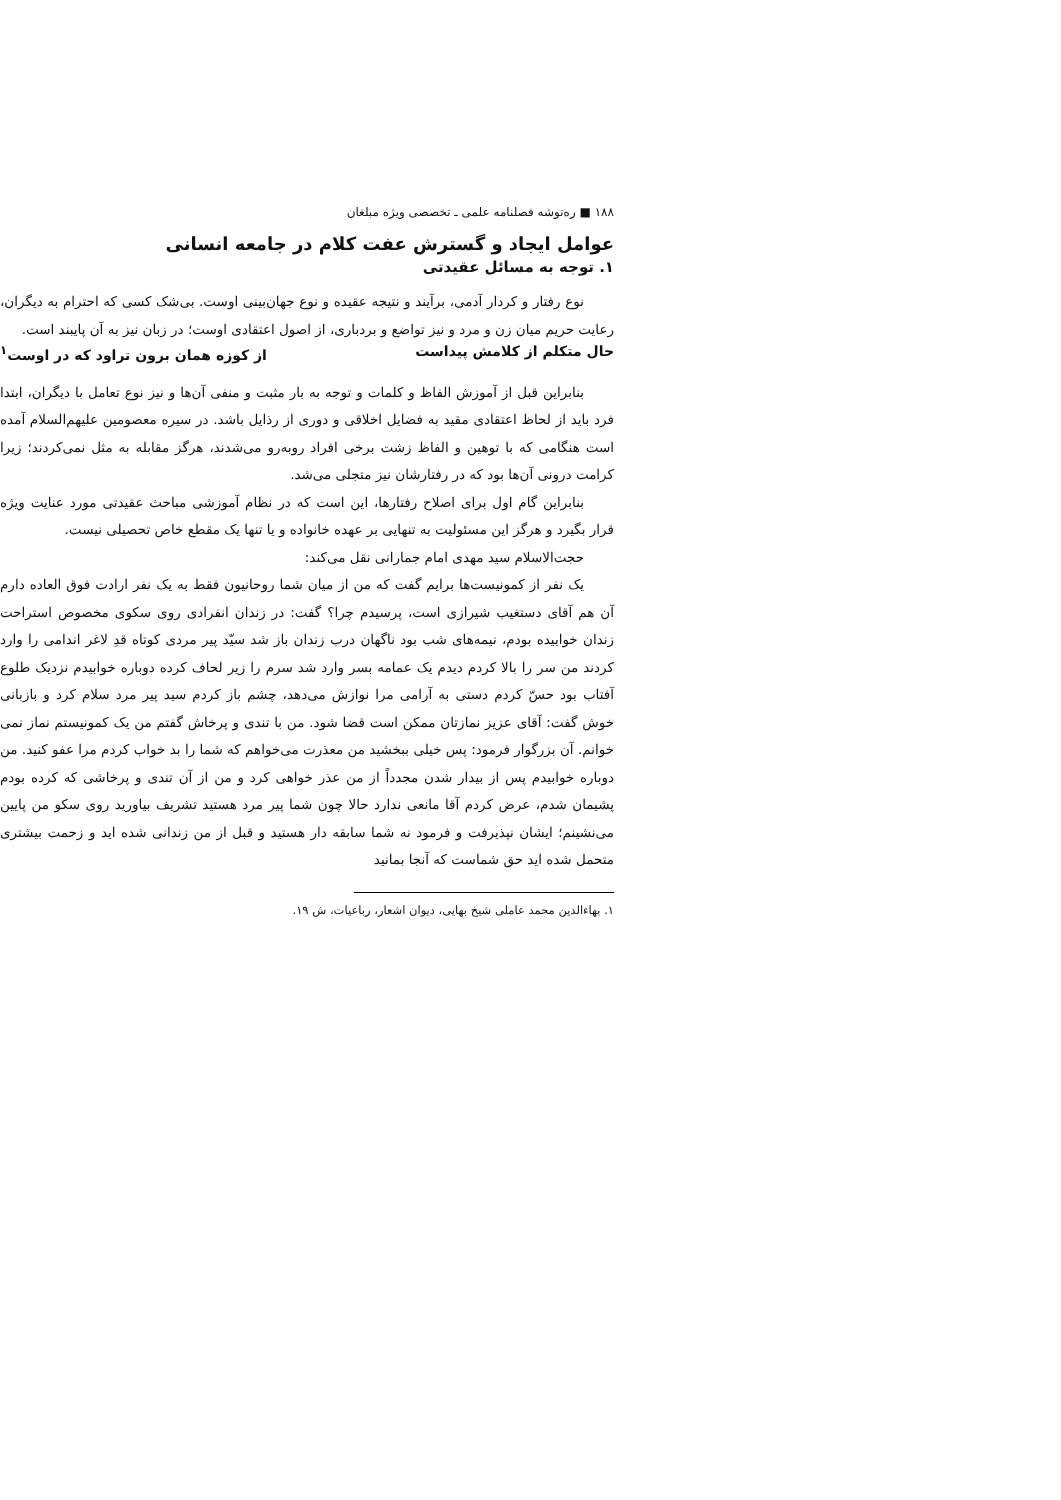۱۸۸ ■ ره‌توشه فصلنامه علمی ـ تخصصی ویژه مبلغان
عوامل ایجاد و گسترش عفت کلام در جامعه انسانی
۱. توجه به مسائل عقیدتی
نوع رفتار و کردار آدمی، برآیند و نتیجه عقیده و نوع جهان‌بینی اوست. بی‌شک کسی که احترام به دیگران، رعایت حریم میان زن و مرد و نیز تواضع و بردباری، از اصول اعتقادی اوست؛ در زبان نیز به آن پایبند است.
حال متکلم از کلامش پیداست از کوزه همان برون تراود که در اوست<sup>۱</sup>
بنابراین قبل از آموزش الفاظ و کلمات و توجه به بار مثبت و منفی آن‌ها و نیز نوع تعامل با دیگران، ابتدا فرد باید از لحاظ اعتقادی مقید به فضایل اخلاقی و دوری از رذایل باشد. در سیره معصومین علیهم‌السلام آمده است هنگامی که با توهین و الفاظ زشت برخی افراد روبه‌رو می‌شدند، هرگز مقابله به مثل نمی‌کردند؛ زیرا کرامت درونی آن‌ها بود که در رفتارشان نیز متجلی می‌شد.
بنابراین گام اول برای اصلاح رفتارها، این است که در نظام آموزشی مباحث عقیدتی مورد عنایت ویژه قرار بگیرد و هرگز این مسئولیت به تنهایی بر عهده خانواده و یا تنها یک مقطع خاص تحصیلی نیست.
حجت‌الاسلام سید مهدی امام جمارانی نقل می‌کند:
یک نفر از کمونیست‌ها برایم گفت که من از میان شما روحانیون فقط به یک نفر ارادت فوق العاده دارم آن هم آقای دستغیب شیرازی است، پرسیدم چرا؟ گفت: در زندان انفرادی روی سکوی مخصوص استراحت زندان خوابیده بودم، نیمه‌های شب بود ناگهان درب زندان باز شد سیّد پیر مردی کوتاه قدِ لاغر اندامی را وارد کردند من سر را بالا کردم دیدم یک عمامه بسر وارد شد سرم را زیر لحاف کرده دوباره خوابیدم نزدیک طلوع آفتاب بود حسّ کردم دستی به آرامی مرا نوازش می‌دهد، چشم باز کردم سید پیر مرد سلام کرد و بازبانی خوش گفت: آقای عزیز نمازتان ممکن است قضا شود. من با تندی و پرخاش گفتم من یک کمونیستم نماز نمی خوانم. آن بزرگوار فرمود: پس خیلی ببخشید من معذرت می‌خواهم که شما را بد خواب کردم مرا عفو کنید. من دوباره خوابیدم پس از بیدار شدن مجدداً از من عذر خواهی کرد و من از آن تندی و پرخاشی که کرده بودم پشیمان شدم، عرض کردم آقا مانعی ندارد حالا چون شما پیر مرد هستید تشریف بیاورید روی سکو من پایین می‌نشینم؛ ایشان نپذیرفت و فرمود نه شما سابقه دار هستید و قبل از من زندانی شده اید و زحمت بیشتری متحمل شده اید حق شماست که آنجا بمانید
۱. بهاءالدین محمد عاملی شیخ بهایی، دیوان اشعار، رباعیات، ش ۱۹.